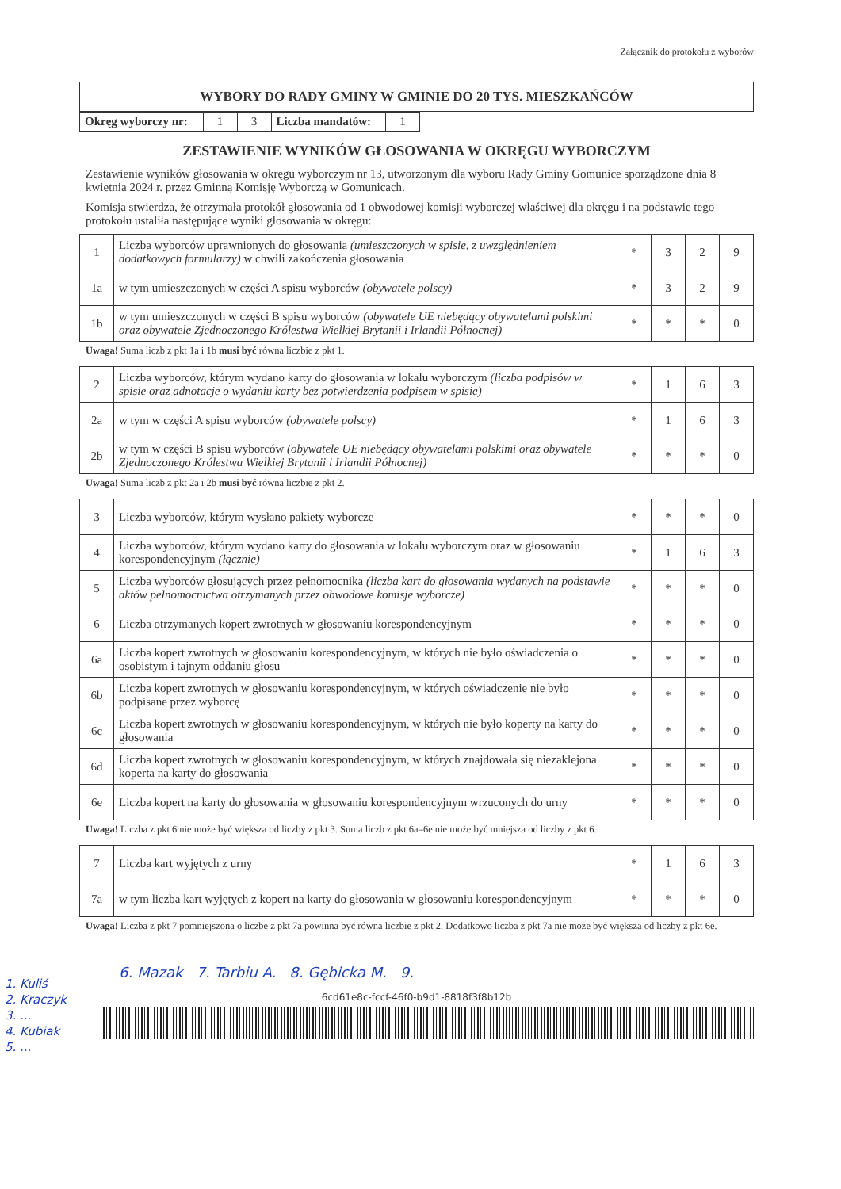Załącznik do protokołu z wyborów
| WYBORY DO RADY GMINY W GMINIE DO 20 TYS. MIESZKAŃCÓW |
| Okręg wyborczy nr: | 1 | 3 | Liczba mandatów: | 1 |
ZESTAWIENIE WYNIKÓW GŁOSOWANIA W OKRĘGU WYBORCZYM
Zestawienie wyników głosowania w okręgu wyborczym nr 13, utworzonym dla wyboru Rady Gminy Gomunice sporządzone dnia 8 kwietnia 2024 r. przez Gminną Komisję Wyborczą w Gomunicach.
Komisja stwierdza, że otrzymała protokół głosowania od 1 obwodowej komisji wyborczej właściwej dla okręgu i na podstawie tego protokołu ustaliła następujące wyniki głosowania w okręgu:
| 1 | Liczba wyborców uprawnionych do głosowania (umieszczonych w spisie, z uwzględnieniem dodatkowych formularzy) w chwili zakończenia głosowania | * | 3 | 2 | 9 |
| 1a | w tym umieszczonych w części A spisu wyborców (obywatele polscy) | * | 3 | 2 | 9 |
| 1b | w tym umieszczonych w części B spisu wyborców (obywatele UE niebędący obywatelami polskimi oraz obywatele Zjednoczonego Królestwa Wielkiej Brytanii i Irlandii Północnej) | * | * | * | 0 |
Uwaga! Suma liczb z pkt 1a i 1b musi być równa liczbie z pkt 1.
| 2 | Liczba wyborców, którym wydano karty do głosowania w lokalu wyborczym (liczba podpisów w spisie oraz adnotacje o wydaniu karty bez potwierdzenia podpisem w spisie) | * | 1 | 6 | 3 |
| 2a | w tym w części A spisu wyborców (obywatele polscy) | * | 1 | 6 | 3 |
| 2b | w tym w części B spisu wyborców (obywatele UE niebędący obywatelami polskimi oraz obywatele Zjednoczonego Królestwa Wielkiej Brytanii i Irlandii Północnej) | * | * | * | 0 |
Uwaga! Suma liczb z pkt 2a i 2b musi być równa liczbie z pkt 2.
| 3 | Liczba wyborców, którym wysłano pakiety wyborcze | * | * | * | 0 |
| 4 | Liczba wyborców, którym wydano karty do głosowania w lokalu wyborczym oraz w głosowaniu korespondencyjnym (łącznie) | * | 1 | 6 | 3 |
| 5 | Liczba wyborców głosujących przez pełnomocnika (liczba kart do głosowania wydanych na podstawie aktów pełnomocnictwa otrzymanych przez obwodowe komisje wyborcze) | * | * | * | 0 |
| 6 | Liczba otrzymanych kopert zwrotnych w głosowaniu korespondencyjnym | * | * | * | 0 |
| 6a | Liczba kopert zwrotnych w głosowaniu korespondencyjnym, w których nie było oświadczenia o osobistym i tajnym oddaniu głosu | * | * | * | 0 |
| 6b | Liczba kopert zwrotnych w głosowaniu korespondencyjnym, w których oświadczenie nie było podpisane przez wyborcę | * | * | * | 0 |
| 6c | Liczba kopert zwrotnych w głosowaniu korespondencyjnym, w których nie było koperty na karty do głosowania | * | * | * | 0 |
| 6d | Liczba kopert zwrotnych w głosowaniu korespondencyjnym, w których znajdowała się niezaklejona koperta na karty do głosowania | * | * | * | 0 |
| 6e | Liczba kopert na karty do głosowania w głosowaniu korespondencyjnym wrzuconych do urny | * | * | * | 0 |
Uwaga! Liczba z pkt 6 nie może być większa od liczby z pkt 3. Suma liczb z pkt 6a–6e nie może być mniejsza od liczby z pkt 6.
| 7 | Liczba kart wyjętych z urny | * | 1 | 6 | 3 |
| 7a | w tym liczba kart wyjętych z kopert na karty do głosowania w głosowaniu korespondencyjnym | * | * | * | 0 |
Uwaga! Liczba z pkt 7 pomniejszona o liczbę z pkt 7a powinna być równa liczbie z pkt 2. Dodatkowo liczba z pkt 7a nie może być większa od liczby z pkt 6e.
6. Mazak 7. Tarbiu A. 8. Gębicka M. 9.
6cd61e8c-fccf-46f0-b9d1-8818f3f8b12b
1. Kuliś
2. Kraczyk
3. ...
4. Kubiak
5. ...